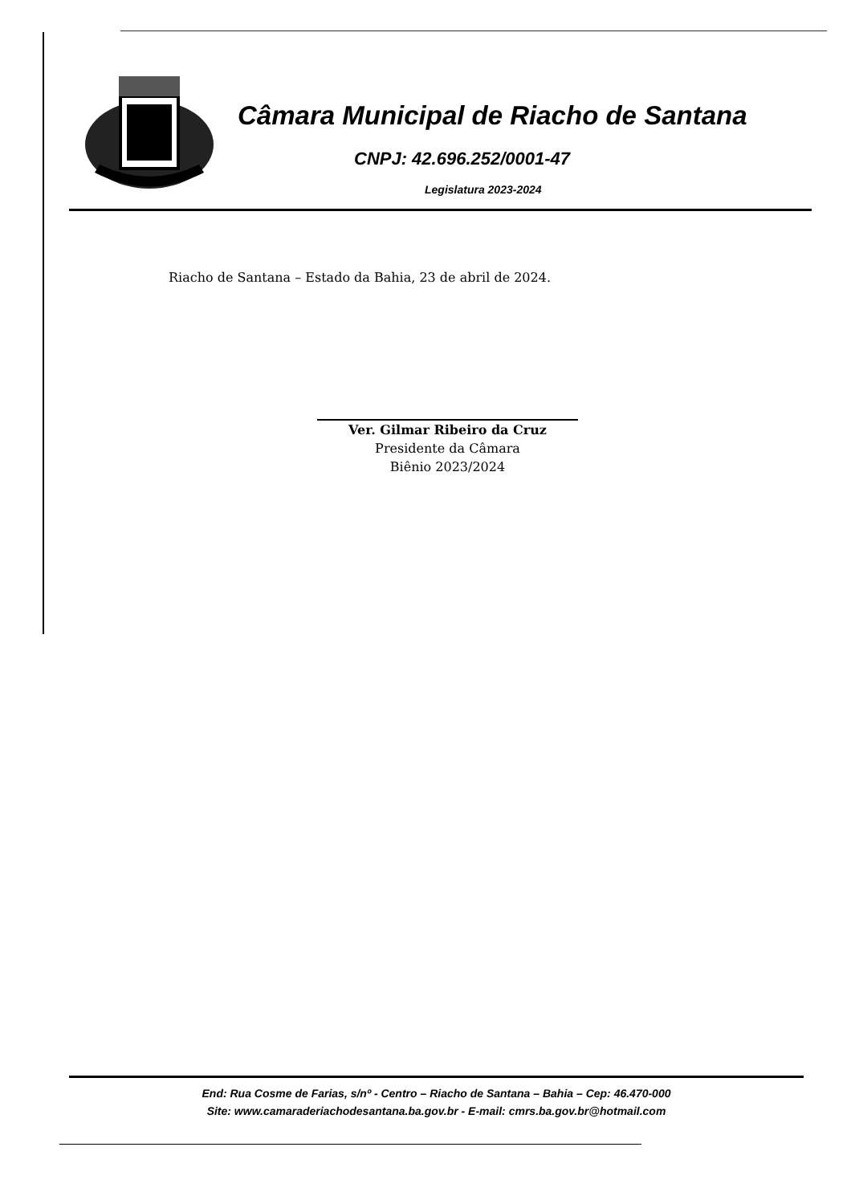Câmara Municipal de Riacho de Santana
CNPJ: 42.696.252/0001-47
Legislatura 2023-2024
Riacho de Santana – Estado da Bahia, 23 de abril de 2024.
Ver. Gilmar Ribeiro da Cruz
Presidente da Câmara
Biênio 2023/2024
End: Rua Cosme de Farias, s/nº - Centro – Riacho de Santana – Bahia – Cep: 46.470-000
Site: www.camaraderiachodesantana.ba.gov.br - E-mail: cmrs.ba.gov.br@hotmail.com